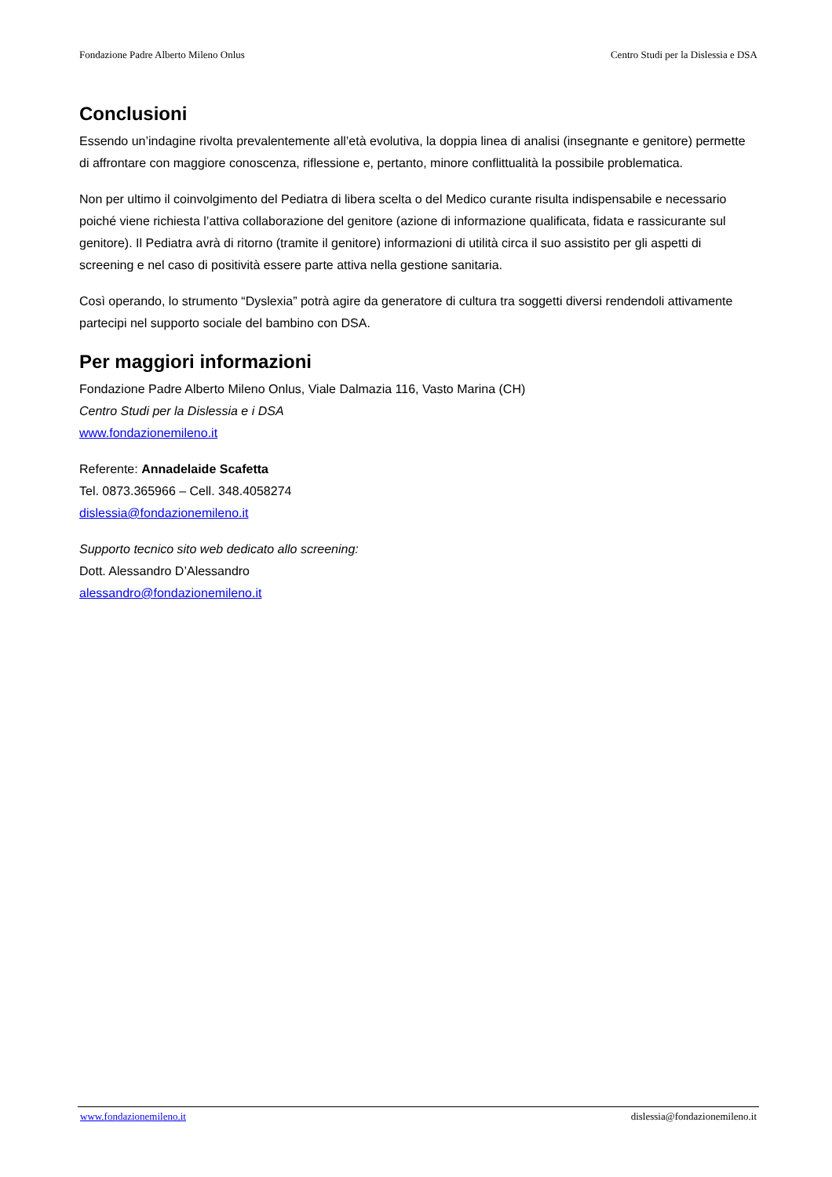Fondazione Padre Alberto Mileno Onlus Centro Studi per la Dislessia e DSA
Conclusioni
Essendo un’indagine rivolta prevalentemente all’età evolutiva, la doppia linea di analisi (insegnante e genitore) permette di affrontare con maggiore conoscenza, riflessione e, pertanto, minore conflittualità la possibile problematica.
Non per ultimo il coinvolgimento del Pediatra di libera scelta o del Medico curante risulta indispensabile e necessario poiché viene richiesta l’attiva collaborazione del genitore (azione di informazione qualificata, fidata e rassicurante sul genitore). Il Pediatra avrà di ritorno (tramite il genitore) informazioni di utilità circa il suo assistito per gli aspetti di screening e nel caso di positività essere parte attiva nella gestione sanitaria.
Così operando, lo strumento “Dyslexia” potrà agire da generatore di cultura tra soggetti diversi rendendoli attivamente partecipi nel supporto sociale del bambino con DSA.
Per maggiori informazioni
Fondazione Padre Alberto Mileno Onlus, Viale Dalmazia 116, Vasto Marina (CH)
Centro Studi per la Dislessia e i DSA
www.fondazionemileno.it
Referente: Annadelaide Scafetta
Tel. 0873.365966 – Cell. 348.4058274
dislessia@fondazionemileno.it
Supporto tecnico sito web dedicato allo screening:
Dott. Alessandro D’Alessandro
alessandro@fondazionemileno.it
www.fondazionemileno.it dislessia@fondazionemileno.it